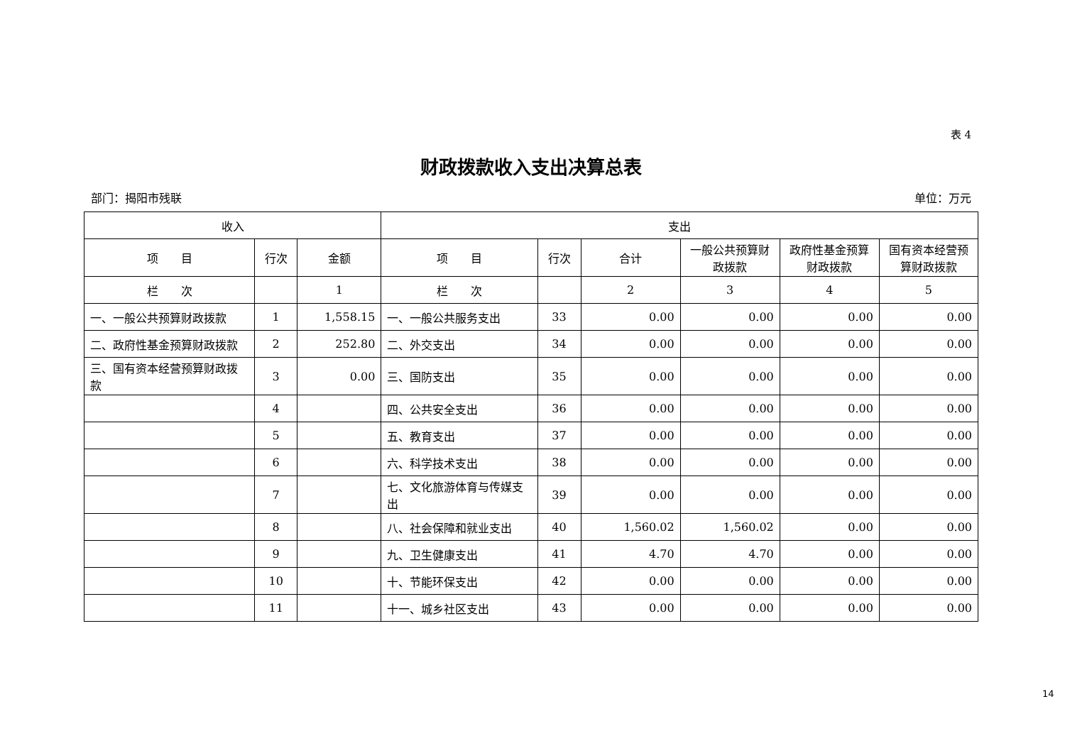表 4
财政拨款收入支出决算总表
部门：揭阳市残联 单位：万元
| 收入 | | | 支出 | | | | | |
| --- | --- | --- | --- | --- | --- | --- | --- | --- |
| 项 目 | 行次 | 金额 | 项 目 | 行次 | 合计 | 一般公共预算财政拨款 | 政府性基金预算财政拨款 | 国有资本经营预算财政拨款 |
| 栏 次 | | 1 | 栏 次 | | 2 | 3 | 4 | 5 |
| 一、一般公共预算财政拨款 | 1 | 1,558.15 | 一、一般公共服务支出 | 33 | 0.00 | 0.00 | 0.00 | 0.00 |
| 二、政府性基金预算财政拨款 | 2 | 252.80 | 二、外交支出 | 34 | 0.00 | 0.00 | 0.00 | 0.00 |
| 三、国有资本经营预算财政拨款 | 3 | 0.00 | 三、国防支出 | 35 | 0.00 | 0.00 | 0.00 | 0.00 |
| | 4 | | 四、公共安全支出 | 36 | 0.00 | 0.00 | 0.00 | 0.00 |
| | 5 | | 五、教育支出 | 37 | 0.00 | 0.00 | 0.00 | 0.00 |
| | 6 | | 六、科学技术支出 | 38 | 0.00 | 0.00 | 0.00 | 0.00 |
| | 7 | | 七、文化旅游体育与传媒支出 | 39 | 0.00 | 0.00 | 0.00 | 0.00 |
| | 8 | | 八、社会保障和就业支出 | 40 | 1,560.02 | 1,560.02 | 0.00 | 0.00 |
| | 9 | | 九、卫生健康支出 | 41 | 4.70 | 4.70 | 0.00 | 0.00 |
| | 10 | | 十、节能环保支出 | 42 | 0.00 | 0.00 | 0.00 | 0.00 |
| | 11 | | 十一、城乡社区支出 | 43 | 0.00 | 0.00 | 0.00 | 0.00 |
14